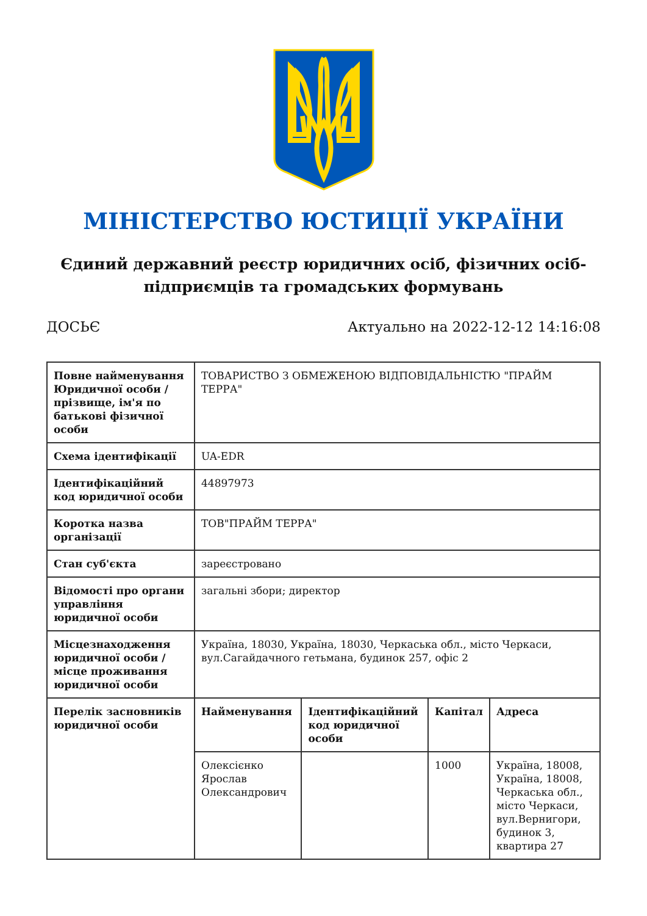МІНІСТЕРСТВО ЮСТИЦІЇ УКРАЇНИ
Єдиний державний реєстр юридичних осіб, фізичних осіб-підприємців та громадських формувань
ДОСЬЄ Актуально на 2022-12-12 14:16:08
| Повне найменування Юридичної особи / прізвище, ім'я по батькові фізичної особи | ТОВАРИСТВО З ОБМЕЖЕНОЮ ВІДПОВІДАЛЬНІСТЮ "ПРАЙМ ТЕРРА" | | | |
| Схема ідентифікації | UA-EDR | | | |
| Ідентифікаційний код юридичної особи | 44897973 | | | |
| Коротка назва організації | ТОВ"ПРАЙМ ТЕРРА" | | | |
| Стан суб'єкта | зареєстровано | | | |
| Відомості про органи управління юридичної особи | загальні збори; директор | | | |
| Місцезнаходження юридичної особи / місце проживання юридичної особи | Україна, 18030, Україна, 18030, Черкаська обл., місто Черкаси, вул.Сагайдачного гетьмана, будинок 257, офіс 2 | | | |
| Перелік засновників юридичної особи | Найменування | Ідентифікаційний код юридичної особи | Капітал | Адреса |
| | Олексієнко Ярослав Олександрович | | 1000 | Україна, 18008, Україна, 18008, Черкаська обл., місто Черкаси, вул.Вернигори, будинок 3, квартира 27 |